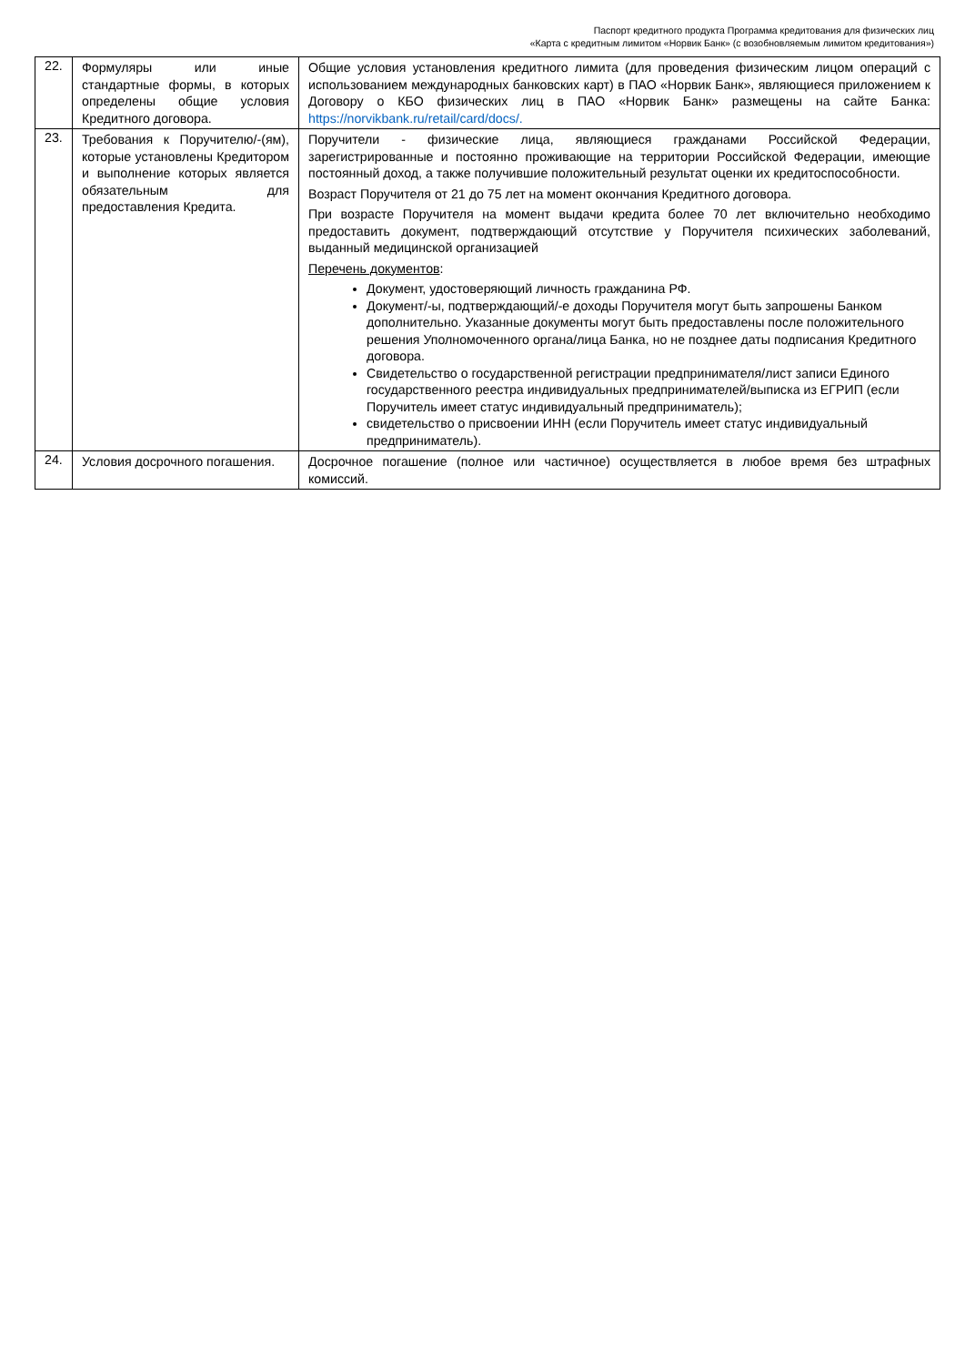Паспорт кредитного продукта Программа кредитования для физических лиц
«Карта с кредитным лимитом «Норвик Банк» (с возобновляемым лимитом кредитования»)
| 22. | Формуляры или иные стандартные формы, в которых определены общие условия Кредитного договора. | Общие условия установления кредитного лимита (для проведения физическим лицом операций с использованием международных банковских карт) в ПАО «Норвик Банк», являющиеся приложением к Договору о КБО физических лиц в ПАО «Норвик Банк» размещены на сайте Банка: https://norvikbank.ru/retail/card/docs/. |
| 23. | Требования к Поручителю/-(ям), которые установлены Кредитором и выполнение которых является обязательным для предоставления Кредита. | Поручители - физические лица, являющиеся гражданами Российской Федерации, зарегистрированные и постоянно проживающие на территории Российской Федерации, имеющие постоянный доход, а также получившие положительный результат оценки их кредитоспособности. Возраст Поручителя от 21 до 75 лет на момент окончания Кредитного договора. При возрасте Поручителя на момент выдачи кредита более 70 лет включительно необходимо предоставить документ, подтверждающий отсутствие у Поручителя психических заболеваний, выданный медицинской организацией Перечень документов : Документ, удостоверяющий личность гражданина РФ. Документ/-ы, подтверждающий/-е доходы Поручителя могут быть запрошены Банком дополнительно. Указанные документы могут быть предоставлены после положительного решения Уполномоченного органа/лица Банка, но не позднее даты подписания Кредитного договора. Свидетельство о государственной регистрации предпринимателя/лист записи Единого государственного реестра индивидуальных предпринимателей/выписка из ЕГРИП (если Поручитель имеет статус индивидуальный предприниматель); свидетельство о присвоении ИНН (если Поручитель имеет статус индивидуальный предприниматель). |
| 24. | Условия досрочного погашения. | Досрочное погашение (полное или частичное) осуществляется в любое время без штрафных комиссий. |